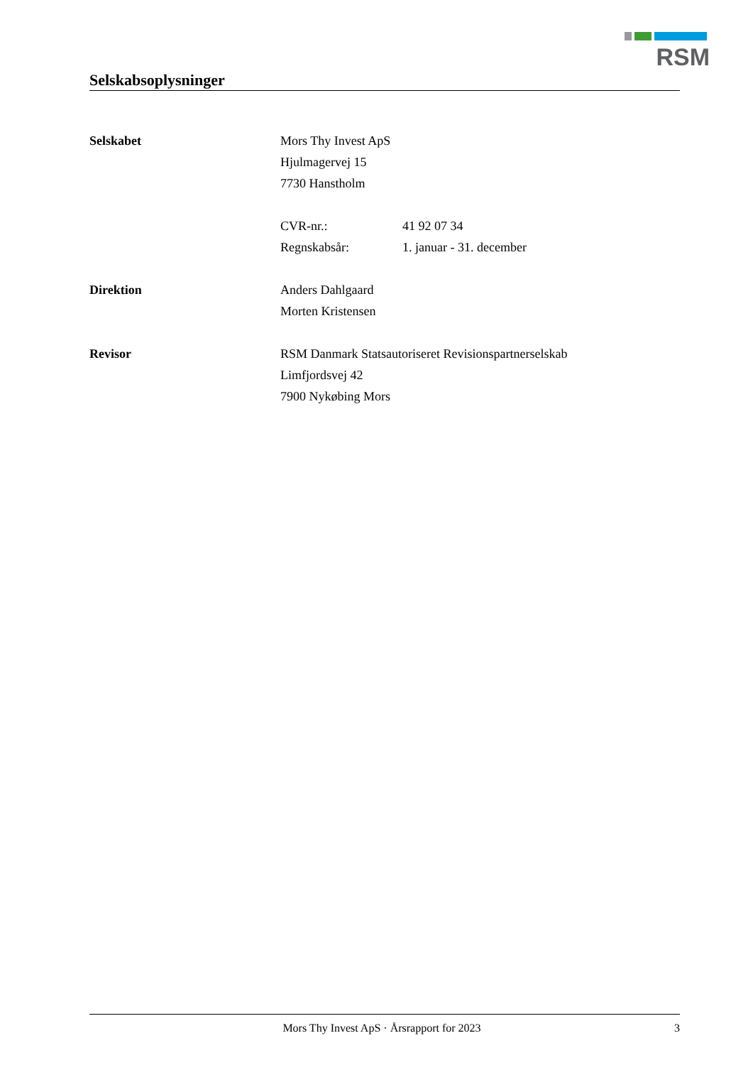RSM
Selskabsoplysninger
Selskabet Mors Thy Invest ApS
Hjulmagervej 15
7730 Hanstholm
CVR-nr.: 41 92 07 34
Regnskabsår: 1. januar - 31. december
Direktion Anders Dahlgaard
Morten Kristensen
Revisor RSM Danmark Statsautoriseret Revisionspartnerselskab
Limfjordsvej 42
7900 Nykøbing Mors
Mors Thy Invest ApS · Årsrapport for 2023 3